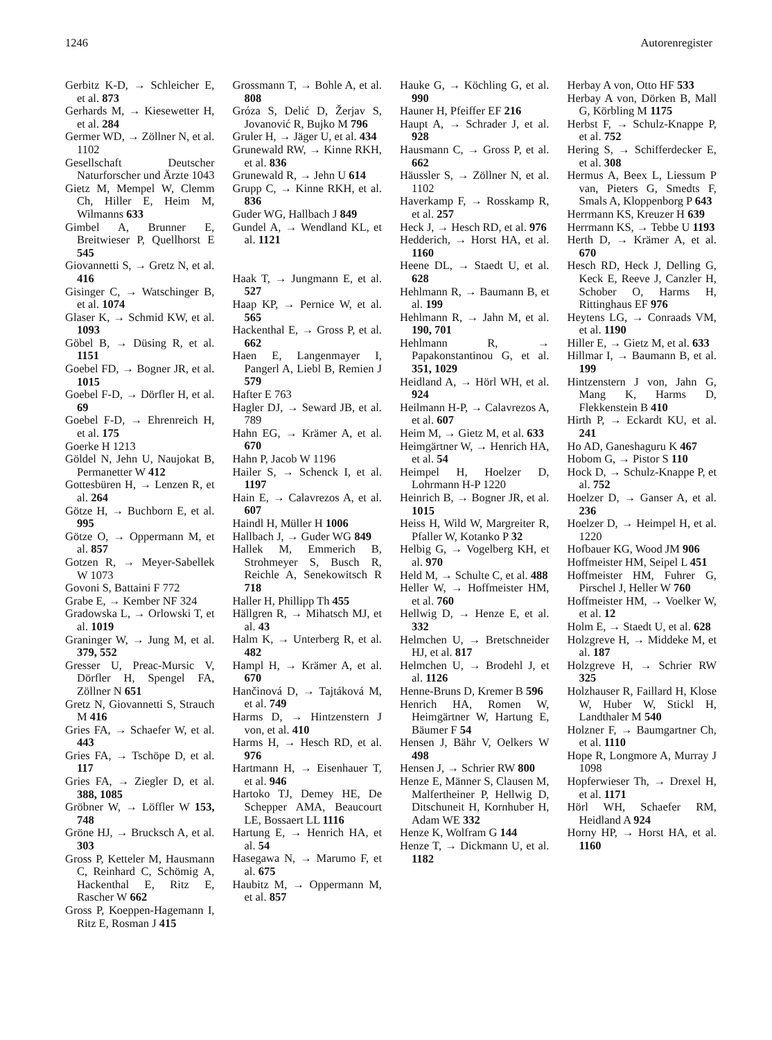1246 Autorenregister
Gerbitz K-D, → Schleicher E, et al. 873
Gerhards M, → Kiesewetter H, et al. 284
Germer WD, → Zöllner N, et al. 1102
Gesellschaft Deutscher Naturforscher und Ärzte 1043
Gietz M, Mempel W, Clemm Ch, Hiller E, Heim M, Wilmanns 633
Gimbel A, Brunner E, Breitwieser P, Quellhorst E 545
Giovannetti S, → Gretz N, et al. 416
Gisinger C, → Watschinger B, et al. 1074
Glaser K, → Schmid KW, et al. 1093
Göbel B, → Düsing R, et al. 1151
Goebel FD, → Bogner JR, et al. 1015
Goebel F-D, → Dörfler H, et al. 69
Goebel F-D, → Ehrenreich H, et al. 175
Goerke H 1213
Göldel N, Jehn U, Naujokat B, Permanetter W 412
Gottesbüren H, → Lenzen R, et al. 264
Götze H, → Buchborn E, et al. 995
Götze O, → Oppermann M, et al. 857
Gotzen R, → Meyer-Sabellek W 1073
Govoni S, Battaini F 772
Grabe E, → Kember NF 324
Gradowska L, → Orlowski T, et al. 1019
Graninger W, → Jung M, et al. 379, 552
Gresser U, Preac-Mursic V, Dörfler H, Spengel FA, Zöllner N 651
Gretz N, Giovannetti S, Strauch M 416
Gries FA, → Schaefer W, et al. 443
Gries FA, → Tschöpe D, et al. 117
Gries FA, → Ziegler D, et al. 388, 1085
Gröbner W, → Löffler W 153, 748
Gröne HJ, → Brucksch A, et al. 303
Gross P, Ketteler M, Hausmann C, Reinhard C, Schömig A, Hackenthal E, Ritz E, Rascher W 662
Gross P, Koeppen-Hagemann I, Ritz E, Rosman J 415
Grossmann T, → Bohle A, et al. 808
Gróza S, Delić D, Žerjav S, Jovanović R, Bujko M 796
Gruler H, → Jäger U, et al. 434
Grunewald RW, → Kinne RKH, et al. 836
Grunewald R, → Jehn U 614
Grupp C, → Kinne RKH, et al. 836
Guder WG, Hallbach J 849
Gundel A, → Wendland KL, et al. 1121
Haak T, → Jungmann E, et al. 527
Haap KP, → Pernice W, et al. 565
Hackenthal E, → Gross P, et al. 662
Haen E, Langenmayer I, Pangerl A, Liebl B, Remien J 579
Hafter E 763
Hagler DJ, → Seward JB, et al. 789
Hahn EG, → Krämer A, et al. 670
Hahn P, Jacob W 1196
Hailer S, → Schenck I, et al. 1197
Hain E, → Calavrezos A, et al. 607
Haindl H, Müller H 1006
Hallbach J, → Guder WG 849
Hallek M, Emmerich B, Strohmeyer S, Busch R, Reichle A, Senekowitsch R 718
Haller H, Phillipp Th 455
Hällgren R, → Mihatsch MJ, et al. 43
Halm K, → Unterberg R, et al. 482
Hampl H, → Krämer A, et al. 670
Hančinová D, → Tajtáková M, et al. 749
Harms D, → Hintzenstern J von, et al. 410
Harms H, → Hesch RD, et al. 976
Hartmann H, → Eisenhauer T, et al. 946
Hartoko TJ, Demey HE, De Schepper AMA, Beaucourt LE, Bossaert LL 1116
Hartung E, → Henrich HA, et al. 54
Hasegawa N, → Marumo F, et al. 675
Haubitz M, → Oppermann M, et al. 857
Hauke G, → Köchling G, et al. 990
Hauner H, Pfeiffer EF 216
Haupt A, → Schrader J, et al. 928
Hausmann C, → Gross P, et al. 662
Häussler S, → Zöllner N, et al. 1102
Haverkamp F, → Rosskamp R, et al. 257
Heck J, → Hesch RD, et al. 976
Hedderich, → Horst HA, et al. 1160
Heene DL, → Staedt U, et al. 628
Hehlmann R, → Baumann B, et al. 199
Hehlmann R, → Jahn M, et al. 190, 701
Hehlmann R, → Papakonstantinou G, et al. 351, 1029
Heidland A, → Hörl WH, et al. 924
Heilmann H-P, → Calavrezos A, et al. 607
Heim M, → Gietz M, et al. 633
Heimgärtner W, → Henrich HA, et al. 54
Heimpel H, Hoelzer D, Lohrmann H-P 1220
Heinrich B, → Bogner JR, et al. 1015
Heiss H, Wild W, Margreiter R, Pfaller W, Kotanko P 32
Helbig G, → Vogelberg KH, et al. 970
Held M, → Schulte C, et al. 488
Heller W, → Hoffmeister HM, et al. 760
Hellwig D, → Henze E, et al. 332
Helmchen U, → Bretschneider HJ, et al. 817
Helmchen U, → Brodehl J, et al. 1126
Henne-Bruns D, Kremer B 596
Henrich HA, Romen W, Heimgärtner W, Hartung E, Bäumer F 54
Hensen J, Bähr V, Oelkers W 498
Hensen J, → Schrier RW 800
Henze E, Männer S, Clausen M, Malfertheiner P, Hellwig D, Ditschuneit H, Kornhuber H, Adam WE 332
Henze K, Wolfram G 144
Henze T, → Dickmann U, et al. 1182
Herbay A von, Otto HF 533
Herbay A von, Dörken B, Mall G, Körbling M 1175
Herbst F, → Schulz-Knappe P, et al. 752
Hering S, → Schifferdecker E, et al. 308
Hermus A, Beex L, Liessum P van, Pieters G, Smedts F, Smals A, Kloppenborg P 643
Herrmann KS, Kreuzer H 639
Herrmann KS, → Tebbe U 1193
Herth D, → Krämer A, et al. 670
Hesch RD, Heck J, Delling G, Keck E, Reeve J, Canzler H, Schober O, Harms H, Rittinghaus EF 976
Heytens LG, → Conraads VM, et al. 1190
Hiller E, → Gietz M, et al. 633
Hillmar I, → Baumann B, et al. 199
Hintzenstern J von, Jahn G, Mang K, Harms D, Flekkenstein B 410
Hirth P, → Eckardt KU, et al. 241
Ho AD, Ganeshaguru K 467
Hobom G, → Pistor S 110
Hock D, → Schulz-Knappe P, et al. 752
Hoelzer D, → Ganser A, et al. 236
Hoelzer D, → Heimpel H, et al. 1220
Hofbauer KG, Wood JM 906
Hoffmeister HM, Seipel L 451
Hoffmeister HM, Fuhrer G, Pirschel J, Heller W 760
Hoffmeister HM, → Voelker W, et al. 12
Holm E, → Staedt U, et al. 628
Holzgreve H, → Middeke M, et al. 187
Holzgreve H, → Schrier RW 325
Holzhauser R, Faillard H, Klose W, Huber W, Stickl H, Landthaler M 540
Holzner F, → Baumgartner Ch, et al. 1110
Hope R, Longmore A, Murray J 1098
Hopferwieser Th, → Drexel H, et al. 1171
Hörl WH, Schaefer RM, Heidland A 924
Horny HP, → Horst HA, et al. 1160